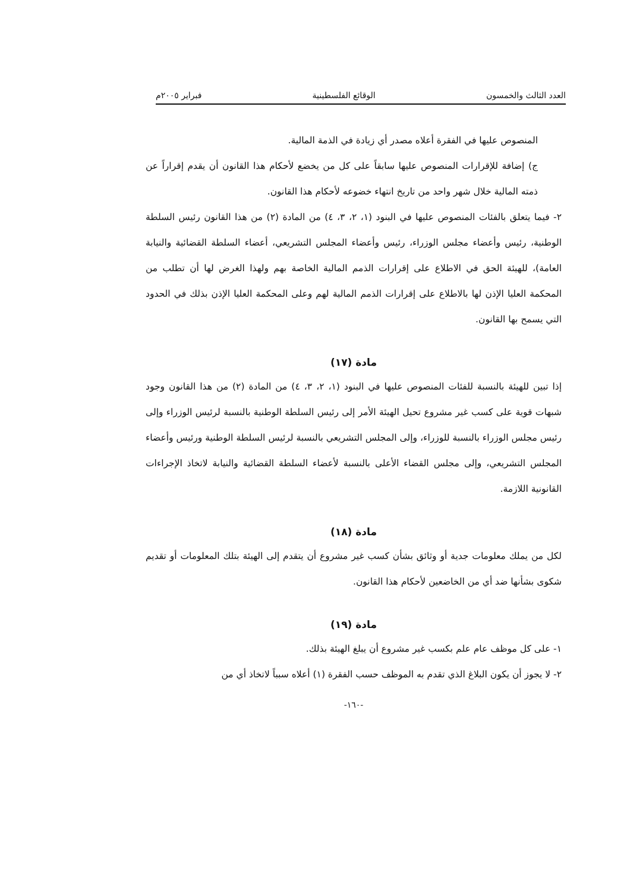العدد الثالث والخمسون الوقائع الفلسطينية فبراير ٢٠٠٥م
المنصوص عليها في الفقرة أعلاه مصدر أي زيادة في الذمة المالية.
ج) إضافة للإقرارات المنصوص عليها سابقاً على كل من يخضع لأحكام هذا القانون أن يقدم إقراراً عن ذمته المالية خلال شهر واحد من تاريخ انتهاء خضوعه لأحكام هذا القانون.
٢- فيما يتعلق بالفئات المنصوص عليها في البنود (١، ٢، ٣، ٤) من المادة (٢) من هذا القانون رئيس السلطة الوطنية، رئيس وأعضاء مجلس الوزراء، رئيس وأعضاء المجلس التشريعي، أعضاء السلطة القضائية والنيابة العامة)، للهيئة الحق في الاطلاع على إقرارات الذمم المالية الخاصة بهم ولهذا الغرض لها أن تطلب من المحكمة العليا الإذن لها بالاطلاع على إقرارات الذمم المالية لهم وعلى المحكمة العليا الإذن بذلك في الحدود التي يسمح بها القانون.
مادة (١٧)
إذا تبين للهيئة بالنسبة للفئات المنصوص عليها في البنود (١، ٢، ٣، ٤) من المادة (٢) من هذا القانون وجود شبهات قوية على كسب غير مشروع تحيل الهيئة الأمر إلى رئيس السلطة الوطنية بالنسبة لرئيس الوزراء وإلى رئيس مجلس الوزراء بالنسبة للوزراء، وإلى المجلس التشريعي بالنسبة لرئيس السلطة الوطنية ورئيس وأعضاء المجلس التشريعي، وإلى مجلس القضاء الأعلى بالنسبة لأعضاء السلطة القضائية والنيابة لاتخاذ الإجراءات القانونية اللازمة.
مادة (١٨)
لكل من يملك معلومات جدية أو وثائق بشأن كسب غير مشروع أن يتقدم إلى الهيئة بتلك المعلومات أو تقديم شكوى بشأنها ضد أي من الخاضعين لأحكام هذا القانون.
مادة (١٩)
١- على كل موظف عام علم بكسب غير مشروع أن يبلغ الهيئة بذلك.
٢- لا يجوز أن يكون البلاغ الذي تقدم به الموظف حسب الفقرة (١) أعلاه سبباً لاتخاذ أي من
-١٦٠-